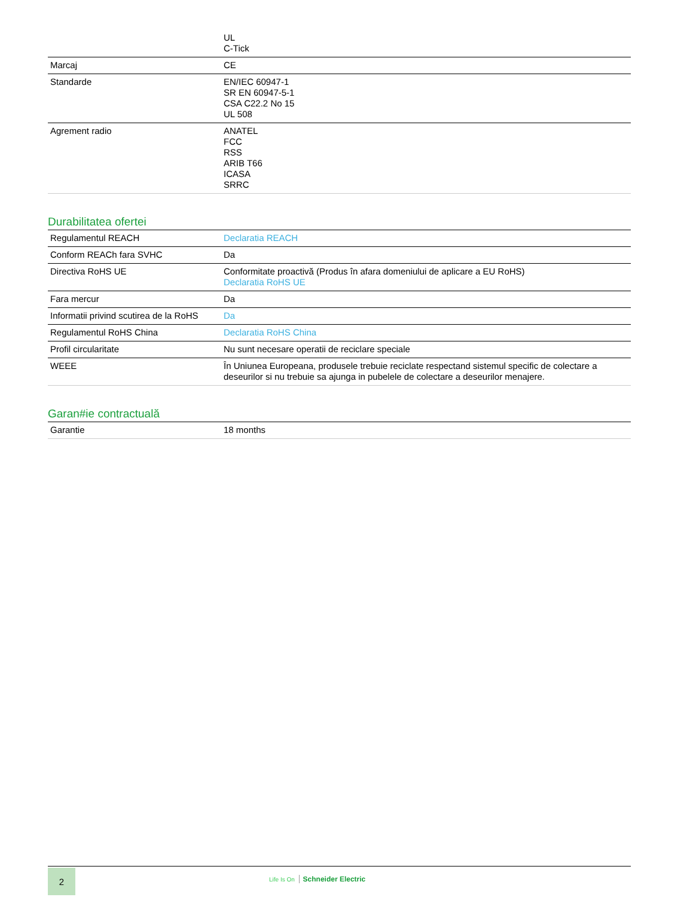| | UL C-Tick |
| Marcaj | CE |
| Standarde | EN/IEC 60947-1 SR EN 60947-5-1 CSA C22.2 No 15 UL 508 |
| Agrement radio | ANATEL FCC RSS ARIB T66 ICASA SRRC |
Durabilitatea ofertei
| Regulamentul REACH | Declaratia REACH |
| Conform REACh fara SVHC | Da |
| Directiva RoHS UE | Conformitate proactivă (Produs în afara domeniului de aplicare a EU RoHS) Declaratia RoHS UE |
| Fara mercur | Da |
| Informatii privind scutirea de la RoHS | Da |
| Regulamentul RoHS China | Declaratia RoHS China |
| Profil circularitate | Nu sunt necesare operatii de reciclare speciale |
| WEEE | În Uniunea Europeana, produsele trebuie reciclate respectand sistemul specific de colectare a deseurilor si nu trebuie sa ajunga in pubelele de colectare a deseurilor menajere. |
Garan#ie contractuală
| Garantie | 18 months |
2
Life Is On Schneider Electric